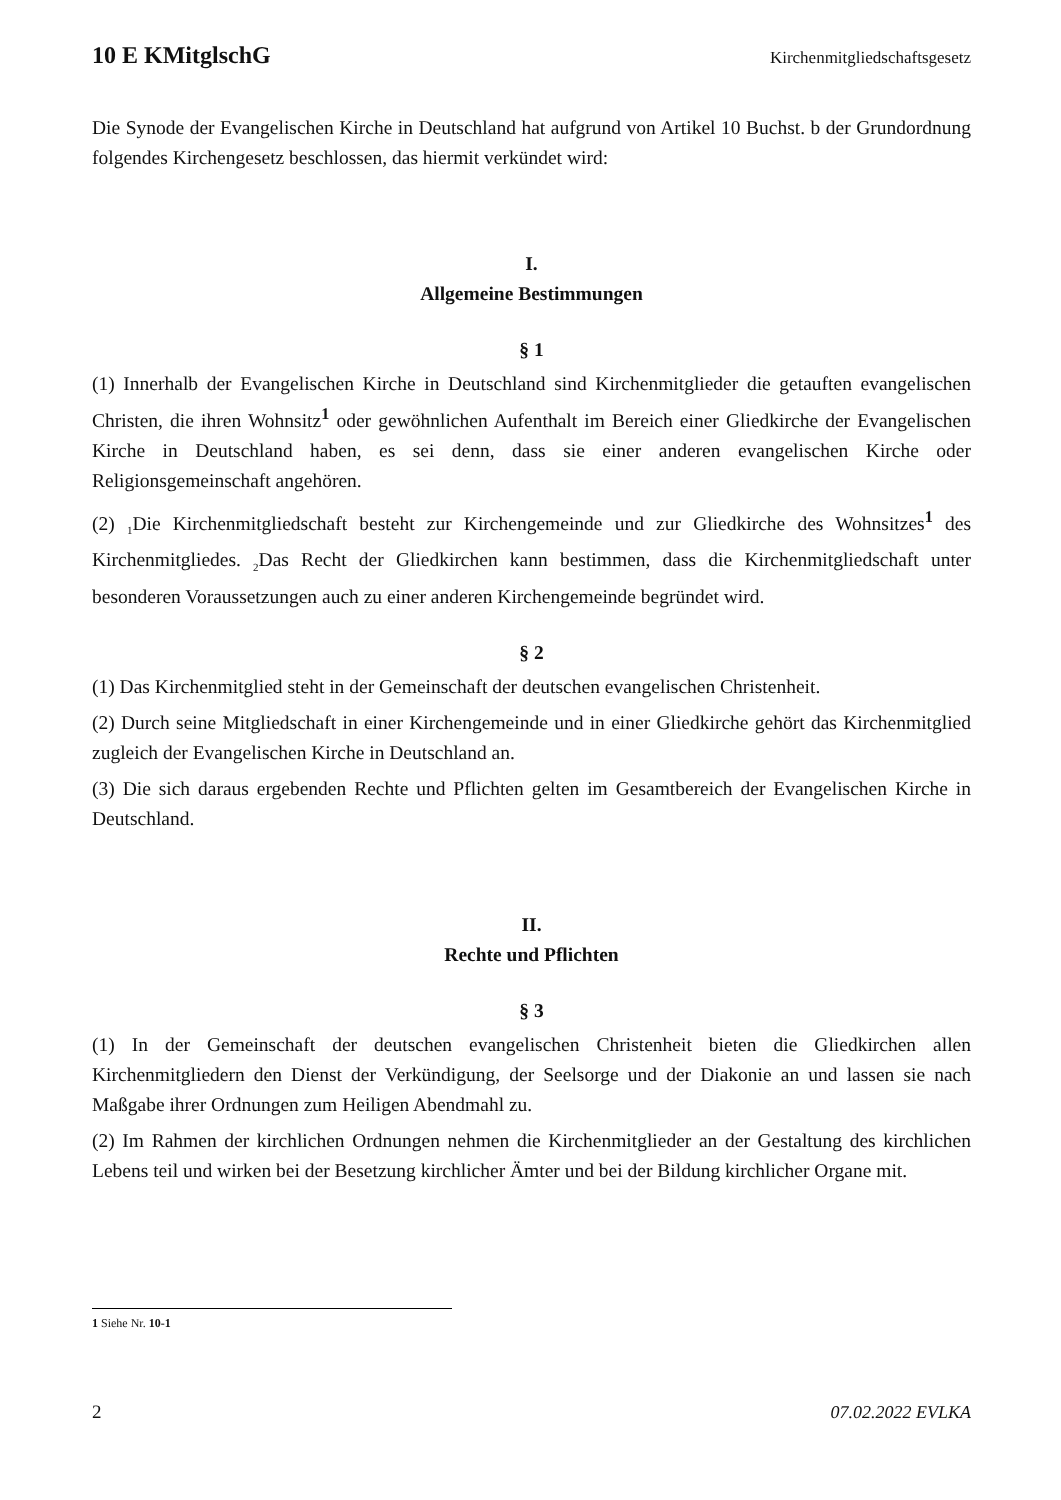10 E KMitglschG Kirchenmitgliedschaftsgesetz
Die Synode der Evangelischen Kirche in Deutschland hat aufgrund von Artikel 10 Buchst. b der Grundordnung folgendes Kirchengesetz beschlossen, das hiermit verkündet wird:
I.
Allgemeine Bestimmungen
§ 1
(1) Innerhalb der Evangelischen Kirche in Deutschland sind Kirchenmitglieder die getauften evangelischen Christen, die ihren Wohnsitz<sup>1</sup> oder gewöhnlichen Aufenthalt im Bereich einer Gliedkirche der Evangelischen Kirche in Deutschland haben, es sei denn, dass sie einer anderen evangelischen Kirche oder Religionsgemeinschaft angehören.
(2) <sub>1</sub>Die Kirchenmitgliedschaft besteht zur Kirchengemeinde und zur Gliedkirche des Wohnsitzes<sup>1</sup> des Kirchenmitgliedes. <sub>2</sub>Das Recht der Gliedkirchen kann bestimmen, dass die Kirchenmitgliedschaft unter besonderen Voraussetzungen auch zu einer anderen Kirchengemeinde begründet wird.
§ 2
(1) Das Kirchenmitglied steht in der Gemeinschaft der deutschen evangelischen Christenheit.
(2) Durch seine Mitgliedschaft in einer Kirchengemeinde und in einer Gliedkirche gehört das Kirchenmitglied zugleich der Evangelischen Kirche in Deutschland an.
(3) Die sich daraus ergebenden Rechte und Pflichten gelten im Gesamtbereich der Evangelischen Kirche in Deutschland.
II.
Rechte und Pflichten
§ 3
(1) In der Gemeinschaft der deutschen evangelischen Christenheit bieten die Gliedkirchen allen Kirchenmitgliedern den Dienst der Verkündigung, der Seelsorge und der Diakonie an und lassen sie nach Maßgabe ihrer Ordnungen zum Heiligen Abendmahl zu.
(2) Im Rahmen der kirchlichen Ordnungen nehmen die Kirchenmitglieder an der Gestaltung des kirchlichen Lebens teil und wirken bei der Besetzung kirchlicher Ämter und bei der Bildung kirchlicher Organe mit.
1 Siehe Nr. 10-1
2 07.02.2022 EVLKA